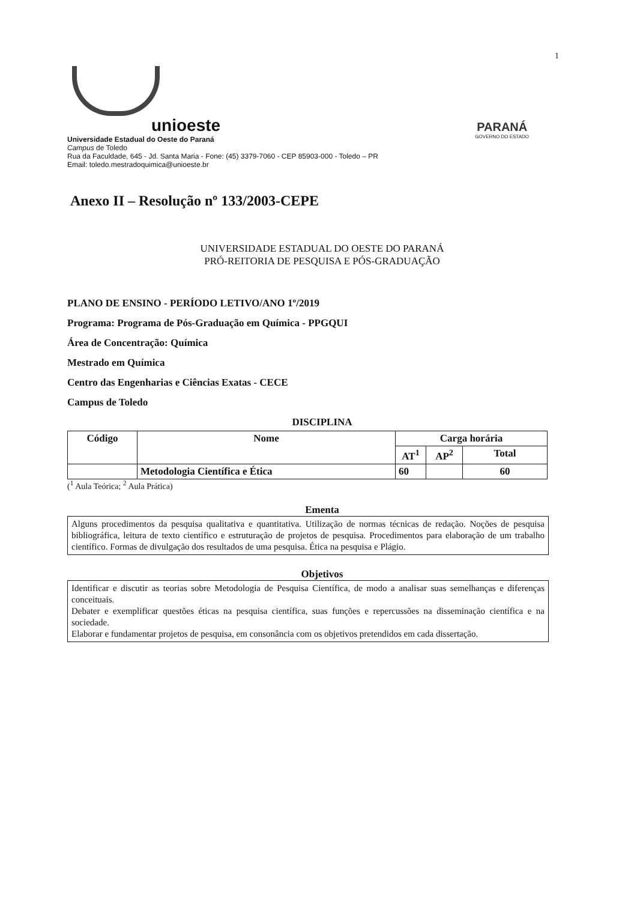1
unioeste
Universidade Estadual do Oeste do Paraná
Campus de Toledo
Rua da Faculdade, 645 - Jd. Santa Maria - Fone: (45) 3379-7060 - CEP 85903-000 - Toledo – PR
Email: toledo.mestradoquimica@unioeste.br
PARANÁ
GOVERNO DO ESTADO
Anexo II – Resolução nº 133/2003-CEPE
UNIVERSIDADE ESTADUAL DO OESTE DO PARANÁ
PRÓ-REITORIA DE PESQUISA E PÓS-GRADUAÇÃO
PLANO DE ENSINO - PERÍODO LETIVO/ANO 1º/2019
Programa: Programa de Pós-Graduação em Química - PPGQUI
Área de Concentração: Química
Mestrado em Química
Centro das Engenharias e Ciências Exatas - CECE
Campus de Toledo
DISCIPLINA
| Código | Nome | Carga horária | | |
| --- | --- | --- | --- | --- |
| | | AT<sup>1</sup> | AP<sup>2</sup> | Total |
| | Metodologia Científica e Ética | 60 | | 60 |
(<sup>1</sup> Aula Teórica; <sup>2</sup> Aula Prática)
Ementa
Alguns procedimentos da pesquisa qualitativa e quantitativa. Utilização de normas técnicas de redação. Noções de pesquisa bibliográfica, leitura de texto científico e estruturação de projetos de pesquisa. Procedimentos para elaboração de um trabalho científico. Formas de divulgação dos resultados de uma pesquisa. Ética na pesquisa e Plágio.
Objetivos
Identificar e discutir as teorias sobre Metodologia de Pesquisa Científica, de modo a analisar suas semelhanças e diferenças conceituais.
Debater e exemplificar questões éticas na pesquisa científica, suas funções e repercussões na disseminação científica e na sociedade.
Elaborar e fundamentar projetos de pesquisa, em consonância com os objetivos pretendidos em cada dissertação.